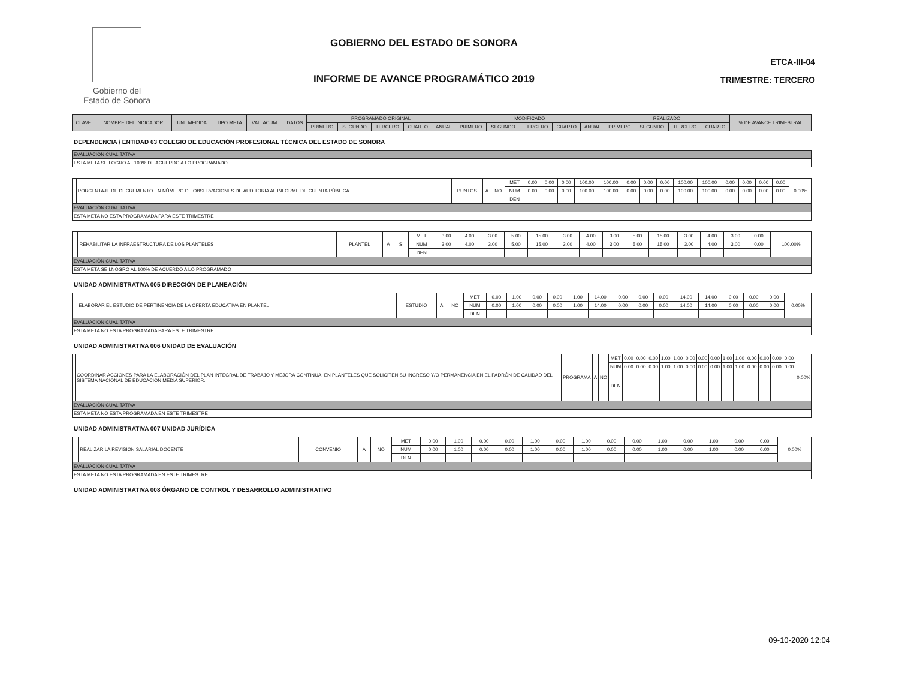Gobierno del
Estado de Sonora
GOBIERNO DEL ESTADO DE SONORA
INFORME DE AVANCE PROGRAMÁTICO 2019
ETCA-III-04
TRIMESTRE: TERCERO
| CLAVE | NOMBRE DEL INDICADOR | UNI. MEDIDA | TIPO META | VAL. ACUM. | DATOS | PROGRAMADO ORIGINAL | | | | | MODIFICADO | | | | | REALIZADO | | | | % DE AVANCE TRIMESTRAL |
| --- | --- | --- | --- | --- | --- | --- | --- | --- | --- | --- | --- | --- | --- | --- | --- | --- | --- | --- | --- | --- |
| | | | | | | PRIMERO | SEGUNDO | TERCERO | CUARTO | ANUAL | PRIMERO | SEGUNDO | TERCERO | CUARTO | ANUAL | PRIMERO | SEGUNDO | TERCERO | CUARTO | |
DEPENDENCIA / ENTIDAD 63 COLEGIO DE EDUCACIÓN PROFESIONAL TÉCNICA DEL ESTADO DE SONORA
| EVALUACIÓN CUALITATIVA |
| ESTA META SE LOGRO AL 100% DE ACUERDO A LO PROGRAMADO. |
| | PORCENTAJE DE DECREMENTO EN NÚMERO DE OBSERVACIONES DE AUDITORIA AL INFORME DE CUENTA PÚBLICA | PUNTOS | A | NO | MET | 0.00 | 0.00 | 0.00 | 100.00 | 100.00 | 0.00 | 0.00 | 0.00 | 100.00 | 100.00 | 0.00 | 0.00 | 0.00 | 0.00 | 0.00% |
| | | | | | NUM | 0.00 | 0.00 | 0.00 | 100.00 | 100.00 | 0.00 | 0.00 | 0.00 | 100.00 | 100.00 | 0.00 | 0.00 | 0.00 | 0.00 | |
| | | | | | DEN | | | | | | | | | | | | | | | |
| EVALUACIÓN CUALITATIVA | | | | | | | | | | | | | | | | | | | | |
| ESTA META NO ESTA PROGRAMADA PARA ESTE TRIMESTRE | | | | | | | | | | | | | | | | | | | | |
| | REHABILITAR LA INFRAESTRUCTURA DE LOS PLANTELES | PLANTEL | A | SI | MET | 3.00 | 4.00 | 3.00 | 5.00 | 15.00 | 3.00 | 4.00 | 3.00 | 5.00 | 15.00 | 3.00 | 4.00 | 3.00 | 0.00 | 100.00% |
| | | | | | NUM | 3.00 | 4.00 | 3.00 | 5.00 | 15.00 | 3.00 | 4.00 | 3.00 | 5.00 | 15.00 | 3.00 | 4.00 | 3.00 | 0.00 | |
| | | | | | DEN | | | | | | | | | | | | | | | |
| EVALUACIÓN CUALITATIVA | | | | | | | | | | | | | | | | | | | | |
| ESTA META SE LÑOGRÓ AL 100% DE ACUERDO A LO PROGRAMADO | | | | | | | | | | | | | | | | | | | | |
UNIDAD ADMINISTRATIVA 005 DIRECCIÓN DE PLANEACIÓN
| | ELABORAR EL ESTUDIO DE PERTINENCIA DE LA OFERTA EDUCATIVA EN PLANTEL | ESTUDIO | A | NO | MET | 0.00 | 1.00 | 0.00 | 0.00 | 1.00 | 14.00 | 0.00 | 0.00 | 0.00 | 14.00 | 14.00 | 0.00 | 0.00 | 0.00 | 0.00% |
| | | | | | NUM | 0.00 | 1.00 | 0.00 | 0.00 | 1.00 | 14.00 | 0.00 | 0.00 | 0.00 | 14.00 | 14.00 | 0.00 | 0.00 | 0.00 | |
| | | | | | DEN | | | | | | | | | | | | | | | |
| EVALUACIÓN CUALITATIVA | | | | | | | | | | | | | | | | | | | | |
| ESTA META NO ESTA PROGRAMADA PARA ESTE TRIMESTRE | | | | | | | | | | | | | | | | | | | | |
UNIDAD ADMINISTRATIVA 006 UNIDAD DE EVALUACIÓN
| | COORDINAR ACCIONES PARA LA ELABORACIÓN DEL PLAN INTEGRAL DE TRABAJO Y MEJORA CONTINUA, EN PLANTELES QUE SOLICITEN SU INGRESO Y/O PERMANENCIA EN EL PADRÓN DE CALIDAD DEL SISTEMA NACIONAL DE EDUCACIÓN MEDIA SUPERIOR. | PROGRAMA | A | NO | MET | 0.00 | 0.00 | 0.00 | 1.00 | 1.00 | 0.00 | 0.00 | 0.00 | 1.00 | 1.00 | 0.00 | 0.00 | 0.00 | 0.00 | 0.00% |
| | | | | | NUM | 0.00 | 0.00 | 0.00 | 1.00 | 1.00 | 0.00 | 0.00 | 0.00 | 1.00 | 1.00 | 0.00 | 0.00 | 0.00 | 0.00 | |
| | | | | | DEN | | | | | | | | | | | | | | | |
| EVALUACIÓN CUALITATIVA | | | | | | | | | | | | | | | | | | | | |
| ESTA META NO ESTA PROGRAMADA EN ESTE TRIMESTRE | | | | | | | | | | | | | | | | | | | | |
UNIDAD ADMINISTRATIVA 007 UNIDAD JURÍDICA
| | REALIZAR LA REVISIÓN SALARIAL DOCENTE | CONVENIO | A | NO | MET | 0.00 | 1.00 | 0.00 | 0.00 | 1.00 | 0.00 | 1.00 | 0.00 | 0.00 | 1.00 | 0.00 | 1.00 | 0.00 | 0.00 | 0.00% |
| | | | | | NUM | 0.00 | 1.00 | 0.00 | 0.00 | 1.00 | 0.00 | 1.00 | 0.00 | 0.00 | 1.00 | 0.00 | 1.00 | 0.00 | 0.00 | |
| | | | | | DEN | | | | | | | | | | | | | | | |
| EVALUACIÓN CUALITATIVA | | | | | | | | | | | | | | | | | | | | |
| ESTA META NO ESTA PROGRAMADA EN ESTE TRIMESTRE | | | | | | | | | | | | | | | | | | | | |
UNIDAD ADMINISTRATIVA 008 ÓRGANO DE CONTROL Y DESARROLLO ADMINISTRATIVO
09-10-2020 12:04